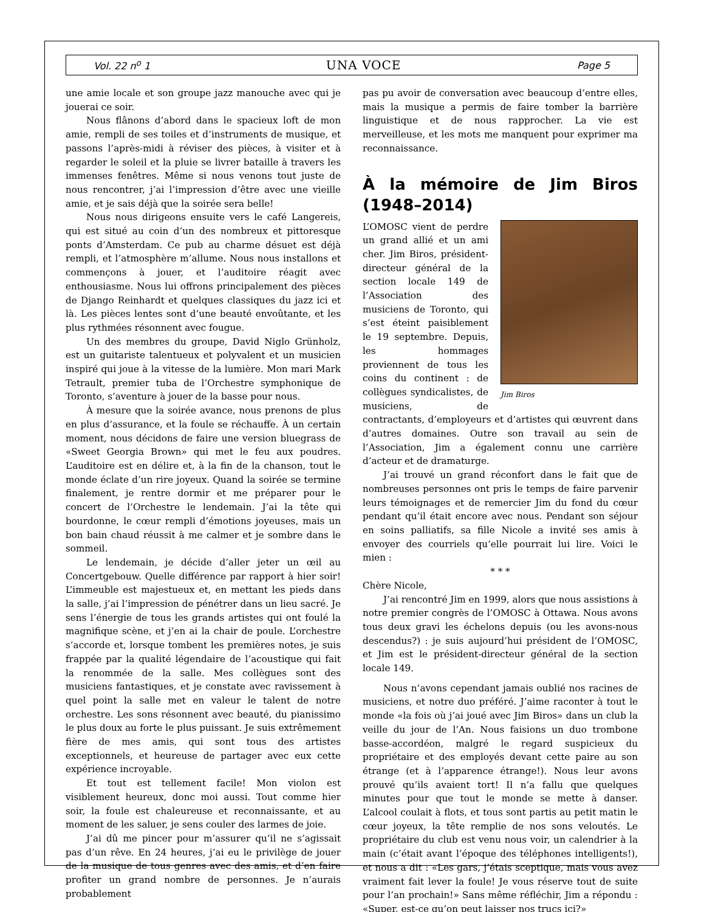Vol. 22 n<sup>o</sup> 1 UNA VOCE Page 5
une amie locale et son groupe jazz manouche avec qui je jouerai ce soir.
Nous flânons d’abord dans le spacieux loft de mon amie, rempli de ses toiles et d’instruments de musique, et passons l’après-midi à réviser des pièces, à visiter et à regarder le soleil et la pluie se livrer bataille à travers les immenses fenêtres. Même si nous venons tout juste de nous rencontrer, j’ai l’impression d’être avec une vieille amie, et je sais déjà que la soirée sera belle!
Nous nous dirigeons ensuite vers le café Langereis, qui est situé au coin d’un des nombreux et pittoresque ponts d’Amsterdam. Ce pub au charme désuet est déjà rempli, et l’atmosphère m’allume. Nous nous installons et commençons à jouer, et l’auditoire réagit avec enthousiasme. Nous lui offrons principalement des pièces de Django Reinhardt et quelques classiques du jazz ici et là. Les pièces lentes sont d’une beauté envoûtante, et les plus rythmées résonnent avec fougue.
Un des membres du groupe, David Niglo Grünholz, est un guitariste talentueux et polyvalent et un musicien inspiré qui joue à la vitesse de la lumière. Mon mari Mark Tetrault, premier tuba de l’Orchestre symphonique de Toronto, s’aventure à jouer de la basse pour nous.
À mesure que la soirée avance, nous prenons de plus en plus d’assurance, et la foule se réchauffe. À un certain moment, nous décidons de faire une version bluegrass de «Sweet Georgia Brown» qui met le feu aux poudres. L’auditoire est en délire et, à la fin de la chanson, tout le monde éclate d’un rire joyeux. Quand la soirée se termine finalement, je rentre dormir et me préparer pour le concert de l’Orchestre le lendemain. J’ai la tête qui bourdonne, le cœur rempli d’émotions joyeuses, mais un bon bain chaud réussit à me calmer et je sombre dans le sommeil.
Le lendemain, je décide d’aller jeter un œil au Concertgebouw. Quelle différence par rapport à hier soir! L’immeuble est majestueux et, en mettant les pieds dans la salle, j’ai l’impression de pénétrer dans un lieu sacré. Je sens l’énergie de tous les grands artistes qui ont foulé la magnifique scène, et j’en ai la chair de poule. L’orchestre s’accorde et, lorsque tombent les premières notes, je suis frappée par la qualité légendaire de l’acoustique qui fait la renommée de la salle. Mes collègues sont des musiciens fantastiques, et je constate avec ravissement à quel point la salle met en valeur le talent de notre orchestre. Les sons résonnent avec beauté, du pianissimo le plus doux au forte le plus puissant. Je suis extrêmement fière de mes amis, qui sont tous des artistes exceptionnels, et heureuse de partager avec eux cette expérience incroyable.
Et tout est tellement facile! Mon violon est visiblement heureux, donc moi aussi. Tout comme hier soir, la foule est chaleureuse et reconnaissante, et au moment de les saluer, je sens couler des larmes de joie.
J’ai dû me pincer pour m’assurer qu’il ne s’agissait pas d’un rêve. En 24 heures, j’ai eu le privilège de jouer de la musique de tous genres avec des amis, et d’en faire profiter un grand nombre de personnes. Je n’aurais probablement
pas pu avoir de conversation avec beaucoup d’entre elles, mais la musique a permis de faire tomber la barrière linguistique et de nous rapprocher. La vie est merveilleuse, et les mots me manquent pour exprimer ma reconnaissance.
À la mémoire de Jim Biros (1948–2014)
Jim Biros
L’OMOSC vient de perdre un grand allié et un ami cher. Jim Biros, président-directeur général de la section locale 149 de l’Association des musiciens de Toronto, qui s’est éteint paisiblement le 19 septembre. Depuis, les hommages proviennent de tous les coins du continent : de collègues syndicalistes, de musiciens, de contractants, d’employeurs et d’artistes qui œuvrent dans d’autres domaines. Outre son travail au sein de l’Association, Jim a également connu une carrière d’acteur et de dramaturge.
J’ai trouvé un grand réconfort dans le fait que de nombreuses personnes ont pris le temps de faire parvenir leurs témoignages et de remercier Jim du fond du cœur pendant qu’il était encore avec nous. Pendant son séjour en soins palliatifs, sa fille Nicole a invité ses amis à envoyer des courriels qu’elle pourrait lui lire. Voici le mien :
* * *
Chère Nicole,
J’ai rencontré Jim en 1999, alors que nous assistions à notre premier congrès de l’OMOSC à Ottawa. Nous avons tous deux gravi les échelons depuis (ou les avons-nous descendus?) : je suis aujourd’hui président de l’OMOSC, et Jim est le président-directeur général de la section locale 149.
Nous n’avons cependant jamais oublié nos racines de musiciens, et notre duo préféré. J’aime raconter à tout le monde «la fois où j’ai joué avec Jim Biros» dans un club la veille du jour de l’An. Nous faisions un duo trombone basse-accordéon, malgré le regard suspicieux du propriétaire et des employés devant cette paire au son étrange (et à l’apparence étrange!). Nous leur avons prouvé qu’ils avaient tort! Il n’a fallu que quelques minutes pour que tout le monde se mette à danser. L’alcool coulait à flots, et tous sont partis au petit matin le cœur joyeux, la tête remplie de nos sons veloutés. Le propriétaire du club est venu nous voir, un calendrier à la main (c’était avant l’époque des téléphones intelligents!), et nous a dit : «Les gars, j’étais sceptique, mais vous avez vraiment fait lever la foule! Je vous réserve tout de suite pour l’an prochain!» Sans même réfléchir, Jim a répondu : «Super, est-ce qu’on peut laisser nos trucs ici?»